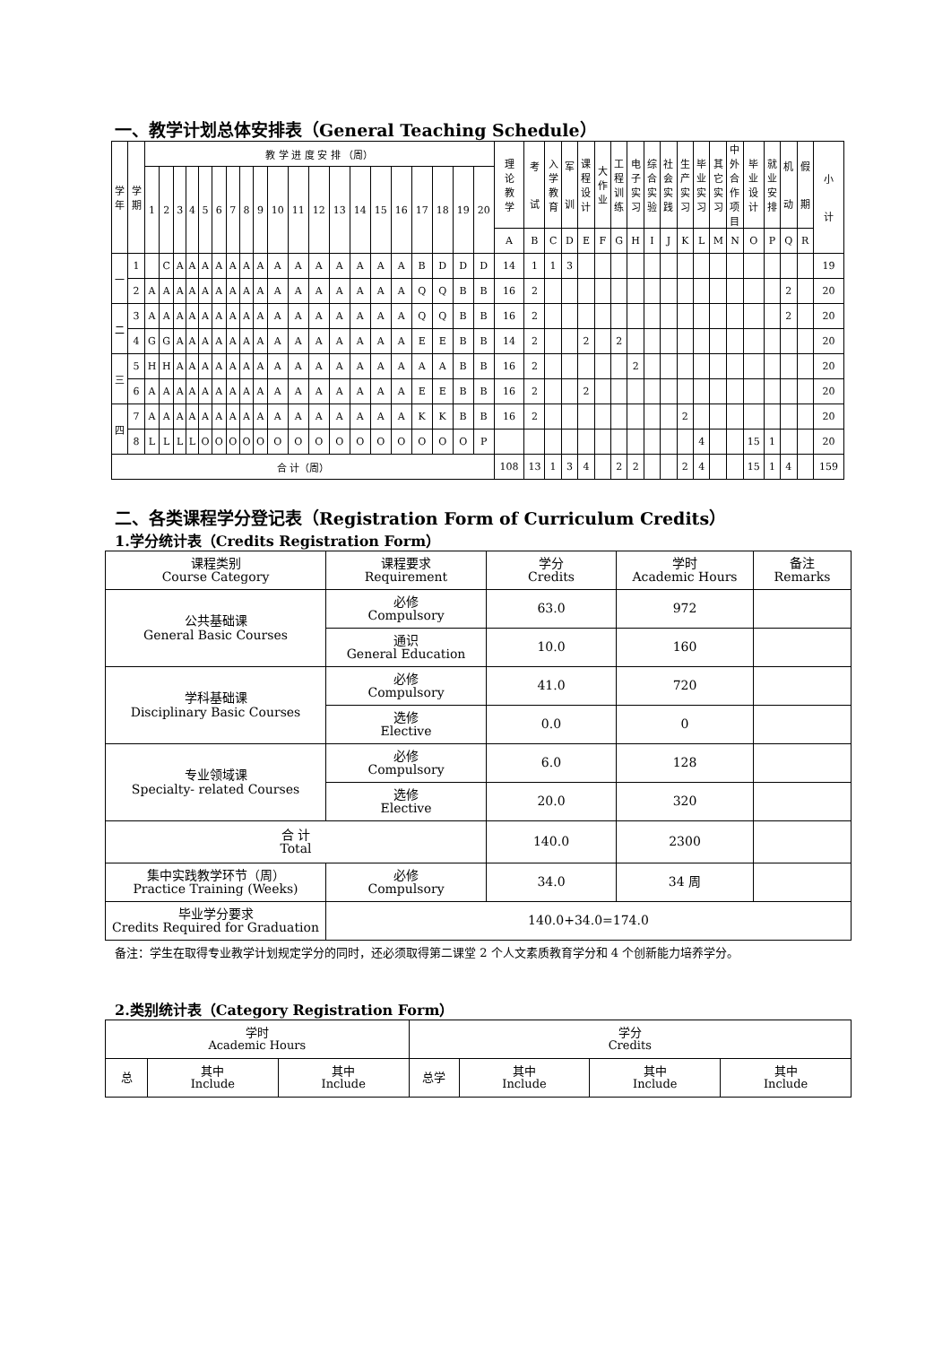一、教学计划总体安排表（General Teaching Schedule）
| 学 年 | 学 期 | 教 学 进 度 安 排 （周） | | | | | | | | | | | | | | | | | | | | 理 论 教 学 | 考 试 | 入 学 教 育 | 军 训 | 课 程 设 计 | 大 作 业 | 工 程 训 练 | 电 子 实 习 | 综 合 实 验 | 社 会 实 践 | 生 产 实 习 | 毕 业 实 习 | 其 它 实 习 | 中 外 合 作 项 目 | 毕 业 设 计 | 就 业 安 排 | 机 动 | 假 期 | 小 计 |
| --- | --- | --- | --- | --- | --- | --- | --- | --- | --- | --- | --- | --- | --- | --- | --- | --- | --- | --- | --- | --- | --- | --- | --- | --- | --- | --- | --- | --- | --- | --- | --- | --- | --- | --- | --- | --- | --- | --- | --- | --- |
| | | 1 | 2 | 3 | 4 | 5 | 6 | 7 | 8 | 9 | 10 | 11 | 12 | 13 | 14 | 15 | 16 | 17 | 18 | 19 | 20 | | | | | | | | | | | | | | | | | | | |
| | | | | | | | | | | | | | | | | | | | | | | A | B | C | D | E | F | G | H | I | J | K | L | M | N | O | P | Q | R | |
| 一 | 1 | | C | A | A | A | A | A | A | A | A | A | A | A | A | A | A | B | D | D | D | 14 | 1 | 1 | 3 | | | | | | | | | | | | | | | 19 |
| | 2 | A | A | A | A | A | A | A | A | A | A | A | A | A | A | A | A | Q | Q | B | B | 16 | 2 | | | | | | | | | | | | | | | 2 | | 20 |
| 二 | 3 | A | A | A | A | A | A | A | A | A | A | A | A | A | A | A | A | Q | Q | B | B | 16 | 2 | | | | | | | | | | | | | | | 2 | | 20 |
| | 4 | G | G | A | A | A | A | A | A | A | A | A | A | A | A | A | A | E | E | B | B | 14 | 2 | | | 2 | | 2 | | | | | | | | | | | | 20 |
| 三 | 5 | H | H | A | A | A | A | A | A | A | A | A | A | A | A | A | A | A | A | B | B | 16 | 2 | | | | | | 2 | | | | | | | | | | | 20 |
| | 6 | A | A | A | A | A | A | A | A | A | A | A | A | A | A | A | A | E | E | B | B | 16 | 2 | | | 2 | | | | | | | | | | | | | | 20 |
| 四 | 7 | A | A | A | A | A | A | A | A | A | A | A | A | A | A | A | A | K | K | B | B | 16 | 2 | | | | | | | | | 2 | | | | | | | | 20 |
| | 8 | L | L | L | L | O | O | O | O | O | O | O | O | O | O | O | O | O | O | O | P | | | | | | | | | | | | 4 | | | 15 | 1 | | | 20 |
| 合 计（周） | | | | | | | | | | | | | | | | | | | | | | 108 | 13 | 1 | 3 | 4 | | 2 | 2 | | | 2 | 4 | | | 15 | 1 | 4 | | 159 |
二、各类课程学分登记表（Registration Form of Curriculum Credits）
1.学分统计表（Credits Registration Form）
| 课程类别 Course Category | 课程要求 Requirement | 学分 Credits | 学时 Academic Hours | 备注 Remarks |
| --- | --- | --- | --- | --- |
| 公共基础课 General Basic Courses | 必修 Compulsory | 63.0 | 972 | |
| | 通识 General Education | 10.0 | 160 | |
| 学科基础课 Disciplinary Basic Courses | 必修 Compulsory | 41.0 | 720 | |
| | 选修 Elective | 0.0 | 0 | |
| 专业领域课 Specialty- related Courses | 必修 Compulsory | 6.0 | 128 | |
| | 选修 Elective | 20.0 | 320 | |
| 合 计 Total | | 140.0 | 2300 | |
| 集中实践教学环节（周） Practice Training (Weeks) | 必修 Compulsory | 34.0 | 34 周 | |
| 毕业学分要求 Credits Required for Graduation | 140.0+34.0=174.0 | | | |
备注：学生在取得专业教学计划规定学分的同时，还必须取得第二课堂 2 个人文素质教育学分和 4 个创新能力培养学分。
2.类别统计表（Category Registration Form）
| 学时 Academic Hours | | | 学分 Credits | | | |
| --- | --- | --- | --- | --- | --- | --- |
| 总 | 其中 Include | 其中 Include | 总学 | 其中 Include | 其中 Include | 其中 Include |